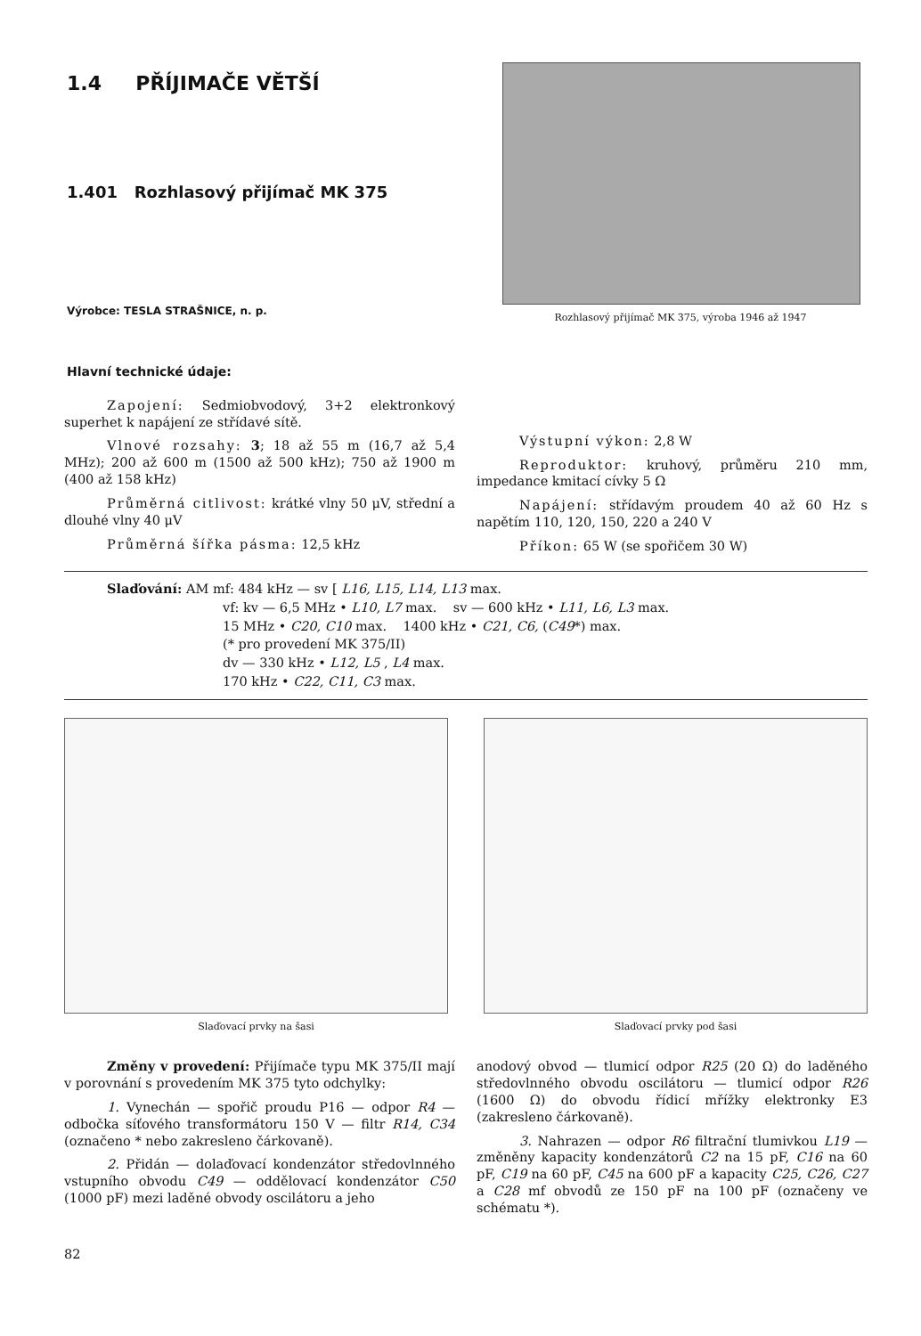1.4 PŘÍJIMAČE VĚTŠÍ
1.401 Rozhlasový přijímač MK 375
Výrobce: TESLA STRAŠNICE, n. p.
Hlavní technické údaje:
Rozhlasový přijímač MK 375, výroba 1946 až 1947
Zapojení: Sedmiobvodový, 3+2 elektronkový superhet k napájení ze střídavé sítě.
Vlnové rozsahy: 3; 18 až 55 m (16,7 až 5,4 MHz); 200 až 600 m (1500 až 500 kHz); 750 až 1900 m (400 až 158 kHz)
Průměrná citlivost: krátké vlny 50 μV, střední a dlouhé vlny 40 μV
Průměrná šířka pásma: 12,5 kHz
Výstupní výkon: 2,8 W
Reproduktor: kruhový, průměru 210 mm, impedance kmitací cívky 5 Ω
Napájení: střídavým proudem 40 až 60 Hz s napětím 110, 120, 150, 220 a 240 V
Příkon: 65 W (se spořičem 30 W)
Slaďování: AM mf: 484 kHz — sv [ L16, L15, L14, L13 max.
vf: kv — 6,5 MHz • L10, L7 max. sv — 600 kHz • L11, L6, L3 max.
15 MHz • C20, C10 max. 1400 kHz • C21, C6, (C49*) max.
(* pro provedení MK 375/II)
dv — 330 kHz • L12, L5 , L4 max.
170 kHz • C22, C11, C3 max.
Slaďovací prvky na šasi Slaďovací prvky pod šasi
Změny v provedení: Přijímače typu MK 375/II mají v porovnání s provedením MK 375 tyto odchylky:
1. Vynechán — spořič proudu P16 — odpor R4 — odbočka síťového transformátoru 150 V — filtr R14, C34 (označeno * nebo zakresleno čárkovaně).
2. Přidán — dolaďovací kondenzátor středovlnného vstupního obvodu C49 — oddělovací kondenzátor C50 (1000 pF) mezi laděné obvody oscilátoru a jeho
anodový obvod — tlumicí odpor R25 (20 Ω) do laděného středovlnného obvodu oscilátoru — tlumicí odpor R26 (1600 Ω) do obvodu řídicí mřížky elektronky E3 (zakresleno čárkovaně).
3. Nahrazen — odpor R6 filtrační tlumivkou L19 — změněny kapacity kondenzátorů C2 na 15 pF, C16 na 60 pF, C19 na 60 pF, C45 na 600 pF a kapacity C25, C26, C27 a C28 mf obvodů ze 150 pF na 100 pF (označeny ve schématu *).
82